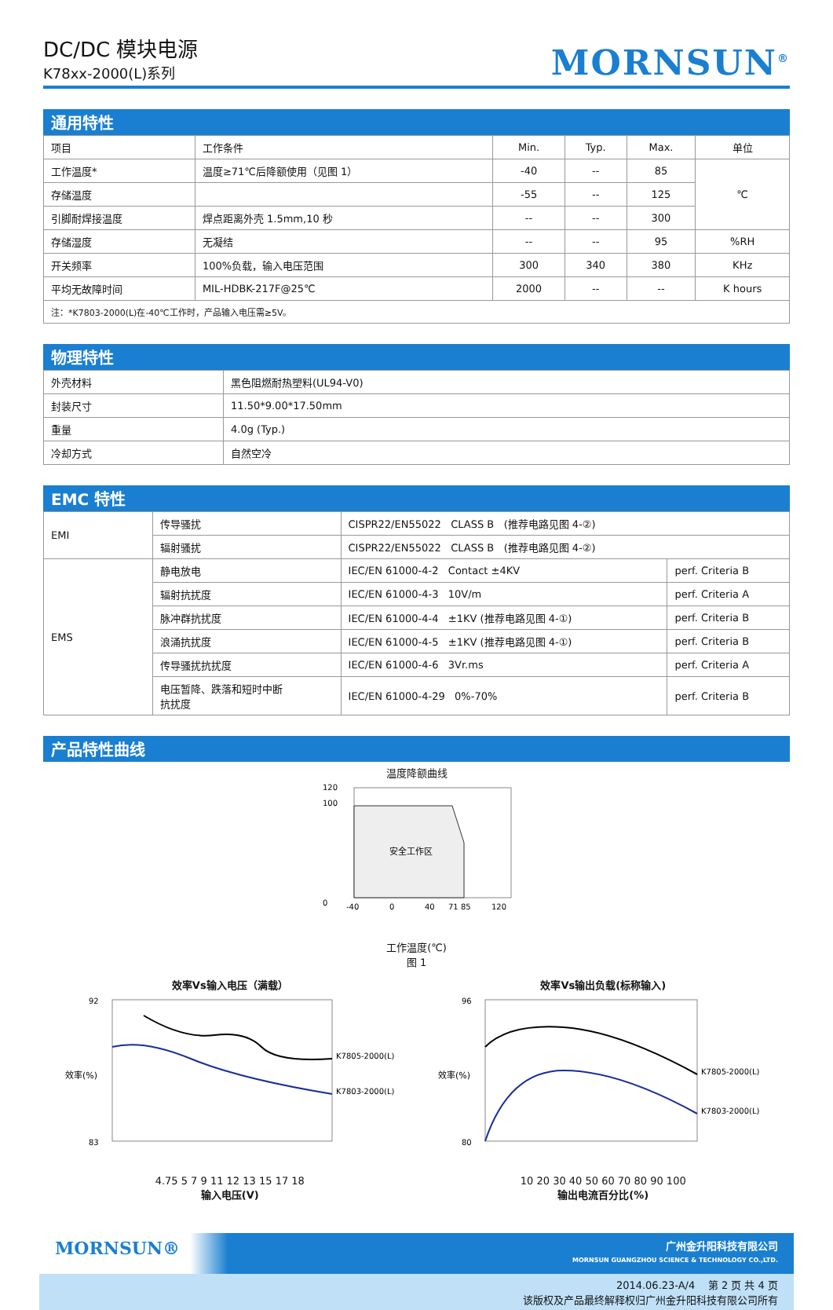DC/DC 模块电源
K78xx-2000(L)系列
MORNSUN<sup>®</sup>
通用特性
| 项目 | 工作条件 | Min. | Typ. | Max. | 单位 |
| --- | --- | --- | --- | --- | --- |
| 工作温度* | 温度≥71℃后降额使用（见图 1） | -40 | -- | 85 | ℃ |
| 存储温度 | | -55 | -- | 125 | |
| 引脚耐焊接温度 | 焊点距离外壳 1.5mm,10 秒 | -- | -- | 300 | |
| 存储湿度 | 无凝结 | -- | -- | 95 | %RH |
| 开关频率 | 100%负载，输入电压范围 | 300 | 340 | 380 | KHz |
| 平均无故障时间 | MIL-HDBK-217F@25℃ | 2000 | -- | -- | K hours |
| 注：*K7803-2000(L)在-40℃工作时，产品输入电压需≥5V。 | | | | | |
物理特性
| 外壳材料 | 黑色阻燃耐热塑料(UL94-V0) |
| 封装尺寸 | 11.50*9.00*17.50mm |
| 重量 | 4.0g (Typ.) |
| 冷却方式 | 自然空冷 |
EMC 特性
| EMI | 传导骚扰 | CISPR22/EN55022 CLASS B (推荐电路见图 4-②) | |
| | 辐射骚扰 | CISPR22/EN55022 CLASS B (推荐电路见图 4-②) | |
| EMS | 静电放电 | IEC/EN 61000-4-2 Contact ±4KV | perf. Criteria B |
| | 辐射抗扰度 | IEC/EN 61000-4-3 10V/m | perf. Criteria A |
| | 脉冲群抗扰度 | IEC/EN 61000-4-4 ±1KV (推荐电路见图 4-①) | perf. Criteria B |
| | 浪涌抗扰度 | IEC/EN 61000-4-5 ±1KV (推荐电路见图 4-①) | perf. Criteria B |
| | 传导骚扰抗扰度 | IEC/EN 61000-4-6 3Vr.ms | perf. Criteria A |
| | 电压暂降、跌落和短时中断 抗扰度 | IEC/EN 61000-4-29 0%-70% | perf. Criteria B |
产品特性曲线
温度降额曲线
安全工作区
0
100
120
-40
0
40
71 85
120
工作温度(℃)
图 1
效率Vs输入电压（满载）
K7805-2000(L)
K7803-2000(L)
92
83
效率(%)
4.75 5 7 9 11 12 13 15 17 18
输入电压(V)
效率Vs输出负载(标称输入)
K7805-2000(L)
K7803-2000(L)
96
80
效率(%)
10 20 30 40 50 60 70 80 90 100
输出电流百分比(%)
MORNSUN® 广州金升阳科技有限公司
MORNSUN GUANGZHOU SCIENCE & TECHNOLOGY CO.,LTD.
2014.06.23-A/4 第 2 页 共 4 页
该版权及产品最终解释权归广州金升阳科技有限公司所有